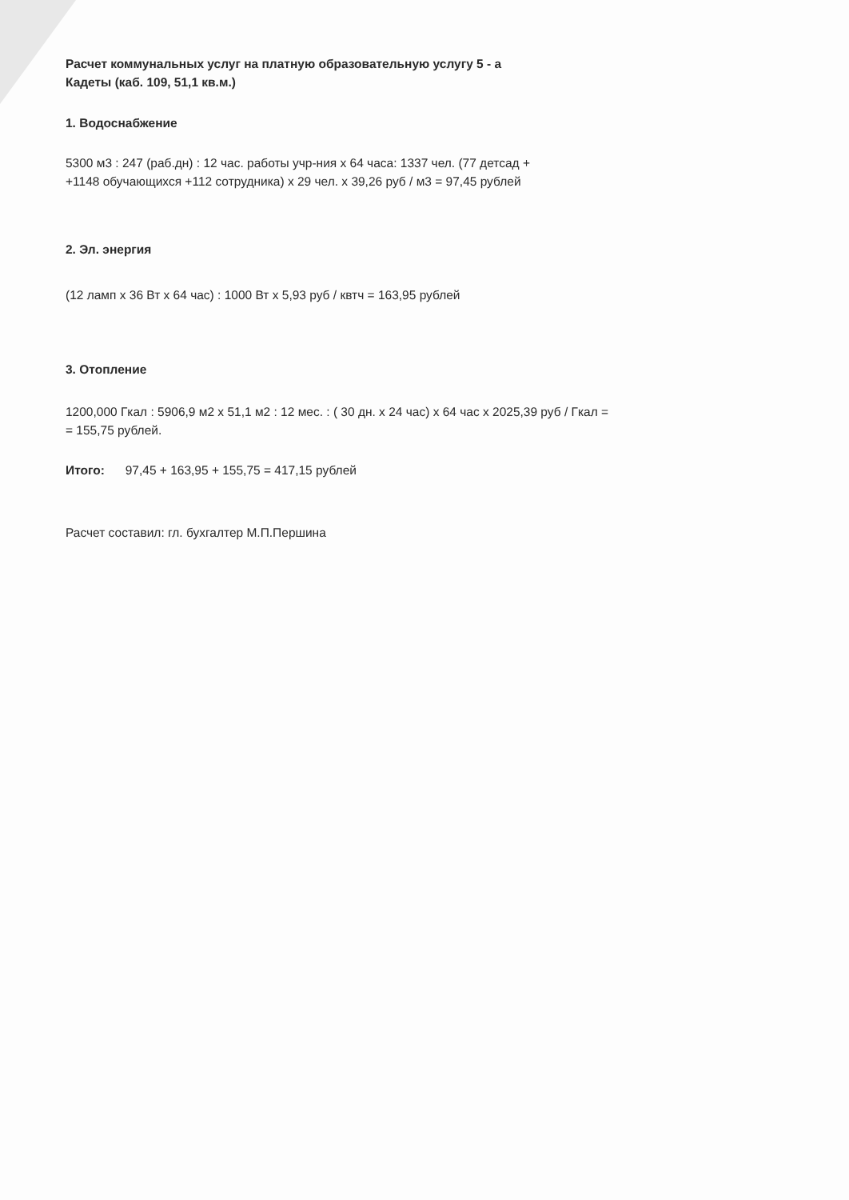Расчет коммунальных услуг на платную образовательную услугу 5 - а
Кадеты (каб. 109, 51,1 кв.м.)
1. Водоснабжение
5300 м3 : 247 (раб.дн) : 12 час. работы учр-ния x 64 часа: 1337 чел. (77 детсад +
+1148 обучающихся +112 сотрудника) х 29 чел. х 39,26 руб / м3 = 97,45 рублей
2. Эл. энергия
(12 ламп х 36 Вт х 64 час) : 1000 Вт х 5,93 руб / квтч = 163,95 рублей
3. Отопление
1200,000 Гкал : 5906,9 м2 х 51,1 м2 : 12 мес. : ( 30 дн. х 24 час) х 64 час х 2025,39 руб / Гкал =
= 155,75 рублей.
Итого: 97,45 + 163,95 + 155,75 = 417,15 рублей
Расчет составил: гл. бухгалтер М.П.Першина